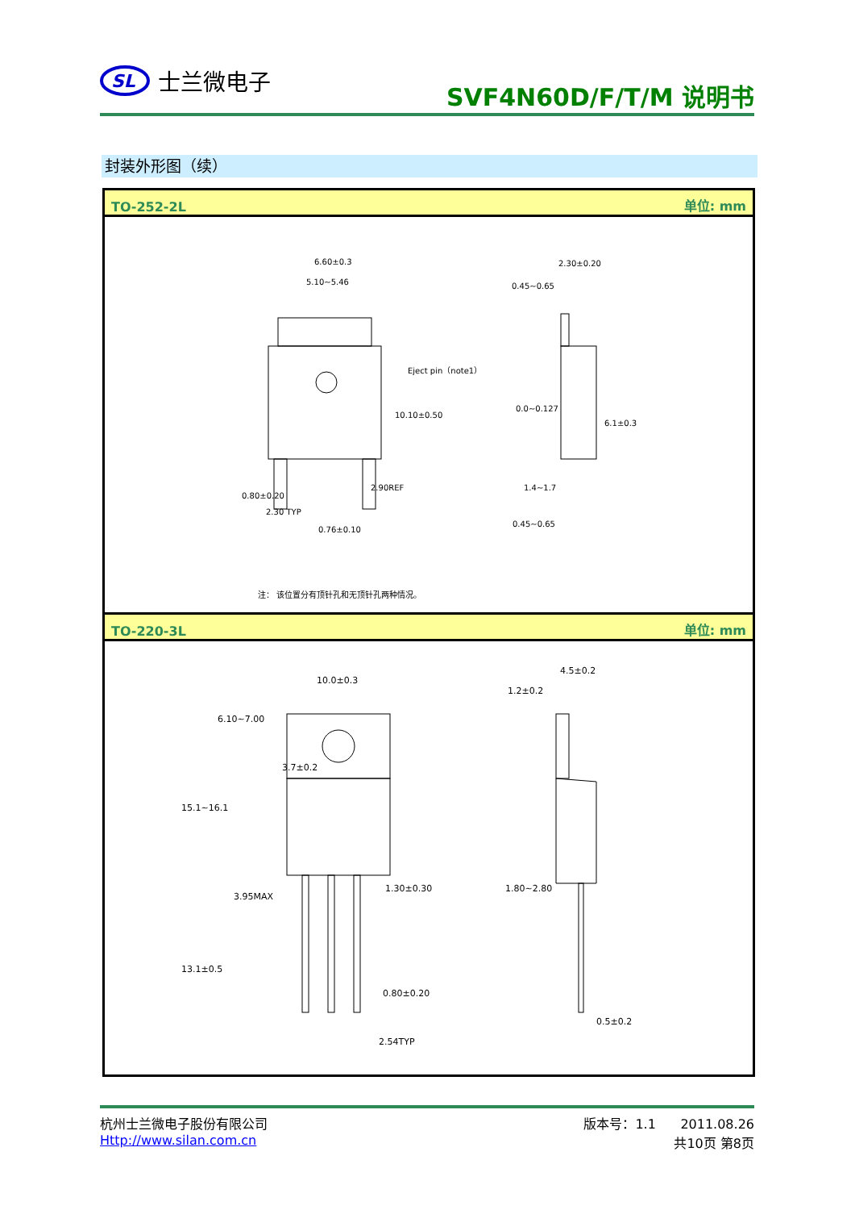SL
士兰微电子
SVF4N60D/F/T/M 说明书
封装外形图（续）
TO-252-2L 单位: mm
6.60±0.3
5.10~5.46
Eject pin（note1）
10.10±0.50
2.30 TYP
0.76±0.10
2.90REF
0.80±0.20
2.30±0.20
0.45~0.65
6.1±0.3
0.0~0.127
1.4~1.7
0.45~0.65
注： 该位置分有顶针孔和无顶针孔两种情况。
TO-220-3L 单位: mm
10.0±0.3
6.10~7.00
3.7±0.2
15.1~16.1
3.95MAX
1.30±0.30
13.1±0.5
0.80±0.20
2.54TYP
4.5±0.2
1.2±0.2
1.80~2.80
0.5±0.2
杭州士兰微电子股份有限公司
Http://www.silan.com.cn
版本号：1.1 2011.08.26
共10页 第8页